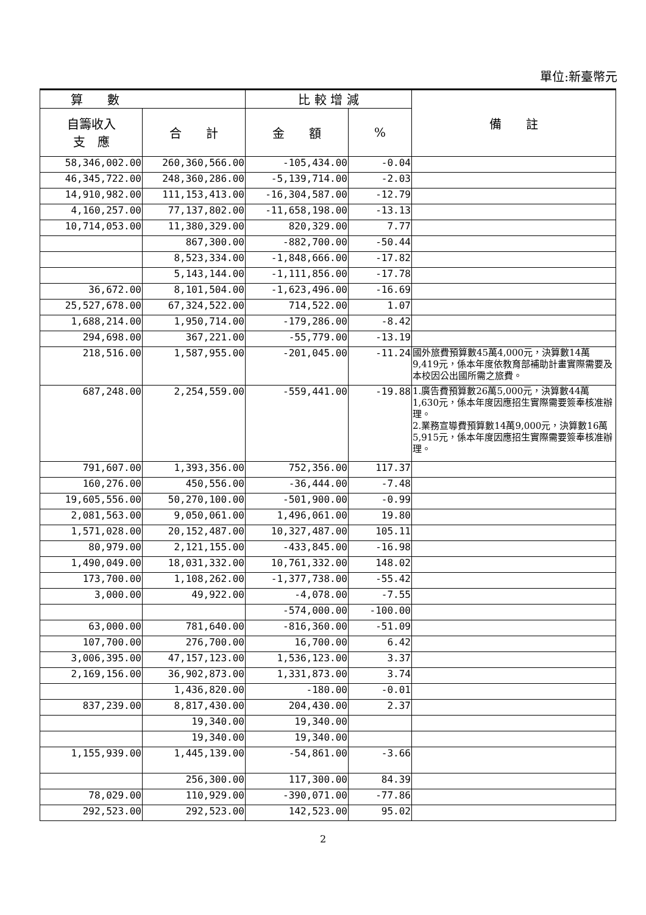單位:新臺幣元
| 算 數 | | 比 較 增 減 | | 備 註 |
| --- | --- | --- | --- | --- |
| 自籌收入 支 應 | 合 計 | 金 額 | % | |
| 58,346,002.00 | 260,360,566.00 | -105,434.00 | -0.04 | |
| 46,345,722.00 | 248,360,286.00 | -5,139,714.00 | -2.03 | |
| 14,910,982.00 | 111,153,413.00 | -16,304,587.00 | -12.79 | |
| 4,160,257.00 | 77,137,802.00 | -11,658,198.00 | -13.13 | |
| 10,714,053.00 | 11,380,329.00 | 820,329.00 | 7.77 | |
| | 867,300.00 | -882,700.00 | -50.44 | |
| | 8,523,334.00 | -1,848,666.00 | -17.82 | |
| | 5,143,144.00 | -1,111,856.00 | -17.78 | |
| 36,672.00 | 8,101,504.00 | -1,623,496.00 | -16.69 | |
| 25,527,678.00 | 67,324,522.00 | 714,522.00 | 1.07 | |
| 1,688,214.00 | 1,950,714.00 | -179,286.00 | -8.42 | |
| 294,698.00 | 367,221.00 | -55,779.00 | -13.19 | |
| 218,516.00 | 1,587,955.00 | -201,045.00 | -11.24 | 國外旅費預算數45萬4,000元，決算數14萬9,419元，係本年度依教育部補助計畫實際需要及本校因公出國所需之旅費。 |
| 687,248.00 | 2,254,559.00 | -559,441.00 | -19.88 | 1.廣告費預算數26萬5,000元，決算數44萬1,630元，係本年度因應招生實際需要簽奉核准辦理。 2.業務宣導費預算數14萬9,000元，決算數16萬5,915元，係本年度因應招生實際需要簽奉核准辦理。 |
| 791,607.00 | 1,393,356.00 | 752,356.00 | 117.37 | |
| 160,276.00 | 450,556.00 | -36,444.00 | -7.48 | |
| 19,605,556.00 | 50,270,100.00 | -501,900.00 | -0.99 | |
| 2,081,563.00 | 9,050,061.00 | 1,496,061.00 | 19.80 | |
| 1,571,028.00 | 20,152,487.00 | 10,327,487.00 | 105.11 | |
| 80,979.00 | 2,121,155.00 | -433,845.00 | -16.98 | |
| 1,490,049.00 | 18,031,332.00 | 10,761,332.00 | 148.02 | |
| 173,700.00 | 1,108,262.00 | -1,377,738.00 | -55.42 | |
| 3,000.00 | 49,922.00 | -4,078.00 | -7.55 | |
| | | -574,000.00 | -100.00 | |
| 63,000.00 | 781,640.00 | -816,360.00 | -51.09 | |
| 107,700.00 | 276,700.00 | 16,700.00 | 6.42 | |
| 3,006,395.00 | 47,157,123.00 | 1,536,123.00 | 3.37 | |
| 2,169,156.00 | 36,902,873.00 | 1,331,873.00 | 3.74 | |
| | 1,436,820.00 | -180.00 | -0.01 | |
| 837,239.00 | 8,817,430.00 | 204,430.00 | 2.37 | |
| | 19,340.00 | 19,340.00 | | |
| | 19,340.00 | 19,340.00 | | |
| 1,155,939.00 | 1,445,139.00 | -54,861.00 | -3.66 | |
| | 256,300.00 | 117,300.00 | 84.39 | |
| 78,029.00 | 110,929.00 | -390,071.00 | -77.86 | |
| 292,523.00 | 292,523.00 | 142,523.00 | 95.02 | |
2